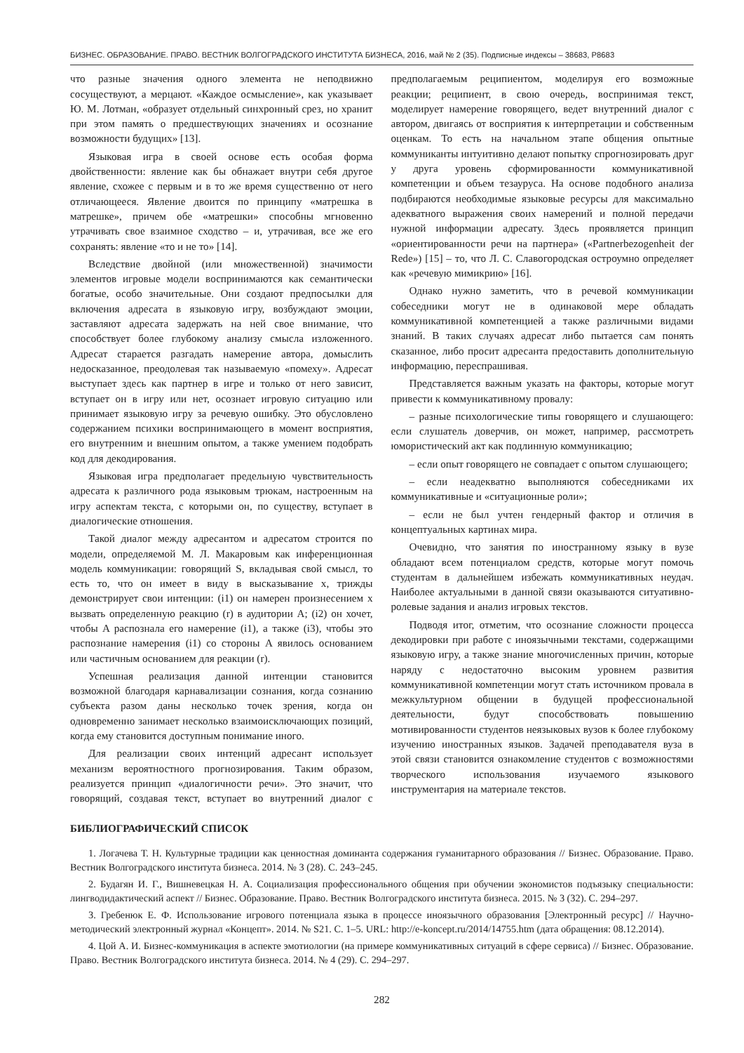БИЗНЕС. ОБРАЗОВАНИЕ. ПРАВО. ВЕСТНИК ВОЛГОГРАДСКОГО ИНСТИТУТА БИЗНЕСА, 2016, май № 2 (35). Подписные индексы – 38683, Р8683
что разные значения одного элемента не неподвижно сосуществуют, а мерцают. «Каждое осмысление», как указывает Ю. М. Лотман, «образует отдельный синхронный срез, но хранит при этом память о предшествующих значениях и осознание возможности будущих» [13].
Языковая игра в своей основе есть особая форма двойственности: явление как бы обнажает внутри себя другое явление, схожее с первым и в то же время существенно от него отличающееся. Явление двоится по принципу «матрешка в матрешке», причем обе «матрешки» способны мгновенно утрачивать свое взаимное сходство – и, утрачивая, все же его сохранять: явление «то и не то» [14].
Вследствие двойной (или множественной) значимости элементов игровые модели воспринимаются как семантически богатые, особо значительные. Они создают предпосылки для включения адресата в языковую игру, возбуждают эмоции, заставляют адресата задержать на ней свое внимание, что способствует более глубокому анализу смысла изложенного. Адресат старается разгадать намерение автора, домыслить недосказанное, преодолевая так называемую «помеху». Адресат выступает здесь как партнер в игре и только от него зависит, вступает он в игру или нет, осознает игровую ситуацию или принимает языковую игру за речевую ошибку. Это обусловлено содержанием психики воспринимающего в момент восприятия, его внутренним и внешним опытом, а также умением подобрать код для декодирования.
Языковая игра предполагает предельную чувствительность адресата к различного рода языковым трюкам, настроенным на игру аспектам текста, с которыми он, по существу, вступает в диалогические отношения.
Такой диалог между адресантом и адресатом строится по модели, определяемой М. Л. Макаровым как инференционная модель коммуникации: говорящий S, вкладывая свой смысл, то есть то, что он имеет в виду в высказывание x, трижды демонстрирует свои интенции: (i1) он намерен произнесением x вызвать определенную реакцию (r) в аудитории A; (i2) он хочет, чтобы A распознала его намерение (i1), а также (i3), чтобы это распознание намерения (i1) со стороны A явилось основанием или частичным основанием для реакции (r).
Успешная реализация данной интенции становится возможной благодаря карнавализации сознания, когда сознанию субъекта разом даны несколько точек зрения, когда он одновременно занимает несколько взаимоисключающих позиций, когда ему становится доступным понимание иного.
Для реализации своих интенций адресант использует механизм вероятностного прогнозирования. Таким образом, реализуется принцип «диалогичности речи». Это значит, что говорящий, создавая текст, вступает во внутренний диалог с предполагаемым реципиентом, моделируя его возможные реакции; реципиент, в свою очередь, воспринимая текст, моделирует намерение говорящего, ведет внутренний диалог с автором, двигаясь от восприятия к интерпретации и собственным оценкам. То есть на начальном этапе общения опытные коммуниканты интуитивно делают попытку спрогнозировать друг у друга уровень сформированности коммуникативной компетенции и объем тезауруса. На основе подобного анализа подбираются необходимые языковые ресурсы для максимально адекватного выражения своих намерений и полной передачи нужной информации адресату. Здесь проявляется принцип «ориентированности речи на партнера» («Partnerbezogenheit der Rede») [15] – то, что Л. С. Славогородская остроумно определяет как «речевую мимикрию» [16].
Однако нужно заметить, что в речевой коммуникации собеседники могут не в одинаковой мере обладать коммуникативной компетенцией а также различными видами знаний. В таких случаях адресат либо пытается сам понять сказанное, либо просит адресанта предоставить дополнительную информацию, переспрашивая.
Представляется важным указать на факторы, которые могут привести к коммуникативному провалу:
– разные психологические типы говорящего и слушающего: если слушатель доверчив, он может, например, рассмотреть юмористический акт как подлинную коммуникацию;
– если опыт говорящего не совпадает с опытом слушающего;
– если неадекватно выполняются собеседниками их коммуникативные и «ситуационные роли»;
– если не был учтен гендерный фактор и отличия в концептуальных картинах мира.
Очевидно, что занятия по иностранному языку в вузе обладают всем потенциалом средств, которые могут помочь студентам в дальнейшем избежать коммуникативных неудач. Наиболее актуальными в данной связи оказываются ситуативно-ролевые задания и анализ игровых текстов.
Подводя итог, отметим, что осознание сложности процесса декодировки при работе с иноязычными текстами, содержащими языковую игру, а также знание многочисленных причин, которые наряду с недостаточно высоким уровнем развития коммуникативной компетенции могут стать источником провала в межкультурном общении в будущей профессиональной деятельности, будут способствовать повышению мотивированности студентов неязыковых вузов к более глубокому изучению иностранных языков. Задачей преподавателя вуза в этой связи становится ознакомление студентов с возможностями творческого использования изучаемого языкового инструментария на материале текстов.
БИБЛИОГРАФИЧЕСКИЙ СПИСОК
1. Логачева Т. Н. Культурные традиции как ценностная доминанта содержания гуманитарного образования // Бизнес. Образование. Право. Вестник Волгоградского института бизнеса. 2014. № 3 (28). С. 243–245.
2. Будагян И. Г., Вишневецкая Н. А. Социализация профессионального общения при обучении экономистов подъязыку специальности: лингводидактический аспект // Бизнес. Образование. Право. Вестник Волгоградского института бизнеса. 2015. № 3 (32). С. 294–297.
3. Гребенюк Е. Ф. Использование игрового потенциала языка в процессе иноязычного образования [Электронный ресурс] // Научно-методический электронный журнал «Концепт». 2014. № S21. С. 1–5. URL: http://e-koncept.ru/2014/14755.htm (дата обращения: 08.12.2014).
4. Цой А. И. Бизнес-коммуникация в аспекте эмотиологии (на примере коммуникативных ситуаций в сфере сервиса) // Бизнес. Образование. Право. Вестник Волгоградского института бизнеса. 2014. № 4 (29). С. 294–297.
282